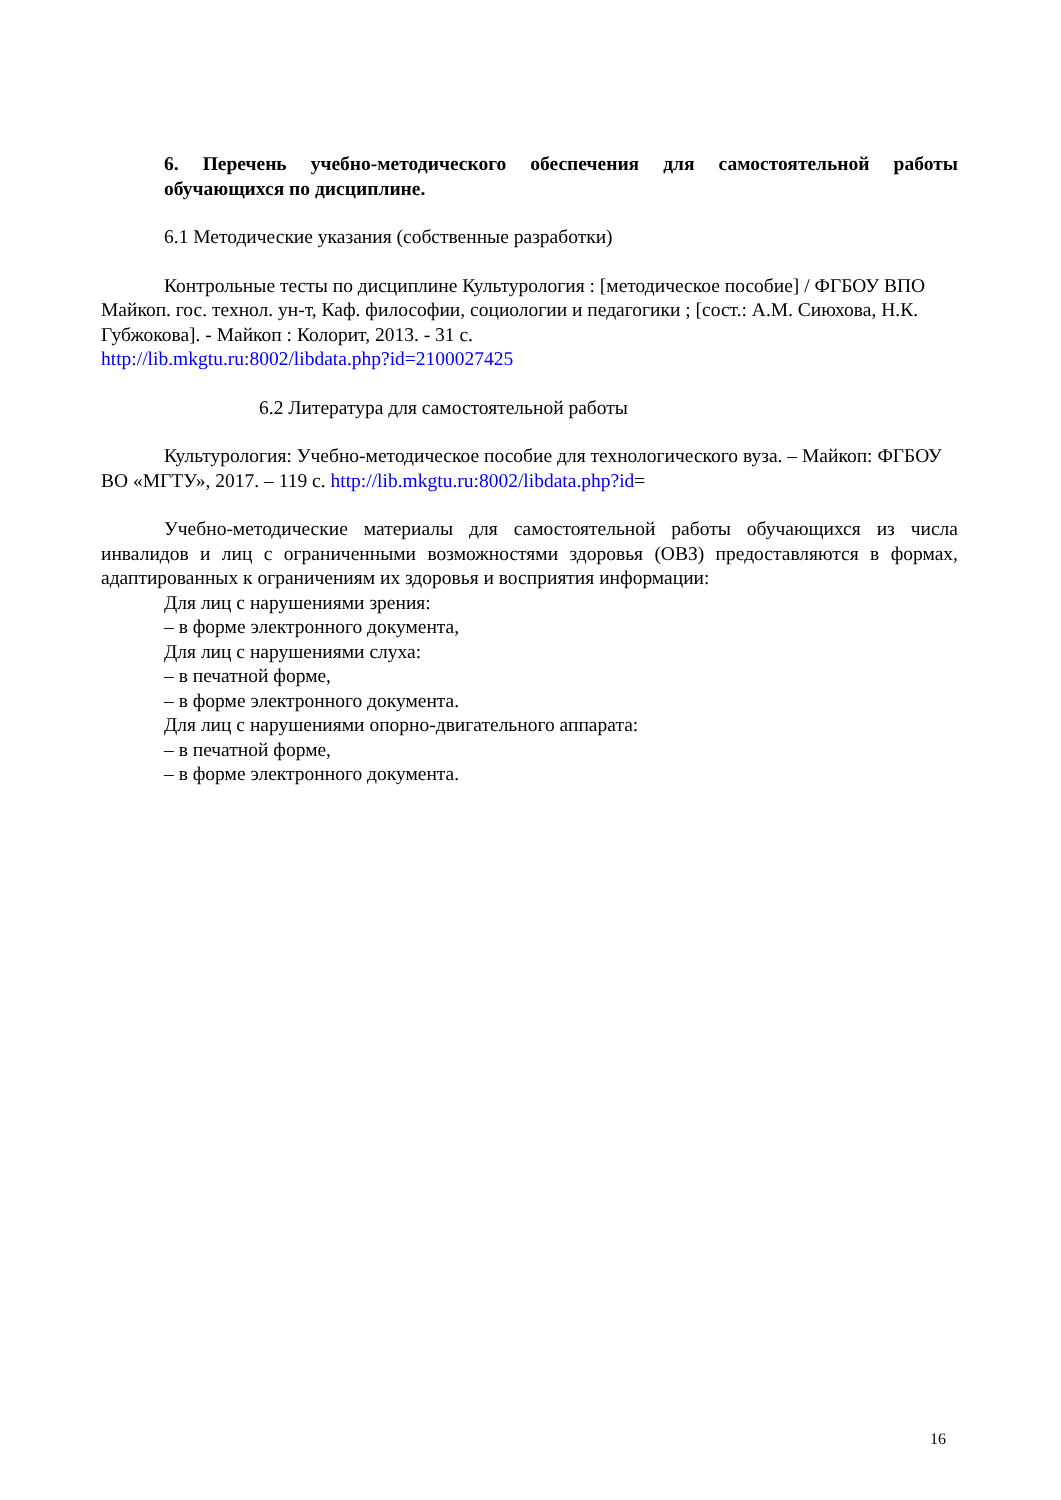6. Перечень учебно-методического обеспечения для самостоятельной работы обучающихся по дисциплине.
6.1 Методические указания (собственные разработки)
Контрольные тесты по дисциплине Культурология : [методическое пособие] / ФГБОУ ВПО Майкоп. гос. технол. ун-т, Каф. философии, социологии и педагогики ; [сост.: А.М. Сиюхова, Н.К. Губжокова]. - Майкоп : Колорит, 2013. - 31 с.
http://lib.mkgtu.ru:8002/libdata.php?id=2100027425
6.2 Литература для самостоятельной работы
Культурология: Учебно-методическое пособие для технологического вуза. – Майкоп: ФГБОУ ВО «МГТУ», 2017. – 119 с. http://lib.mkgtu.ru:8002/libdata.php?id=
Учебно-методические материалы для самостоятельной работы обучающихся из числа инвалидов и лиц с ограниченными возможностями здоровья (ОВЗ) предоставляются в формах, адаптированных к ограничениям их здоровья и восприятия информации:
Для лиц с нарушениями зрения:
– в форме электронного документа,
Для лиц с нарушениями слуха:
– в печатной форме,
– в форме электронного документа.
Для лиц с нарушениями опорно-двигательного аппарата:
– в печатной форме,
– в форме электронного документа.
16